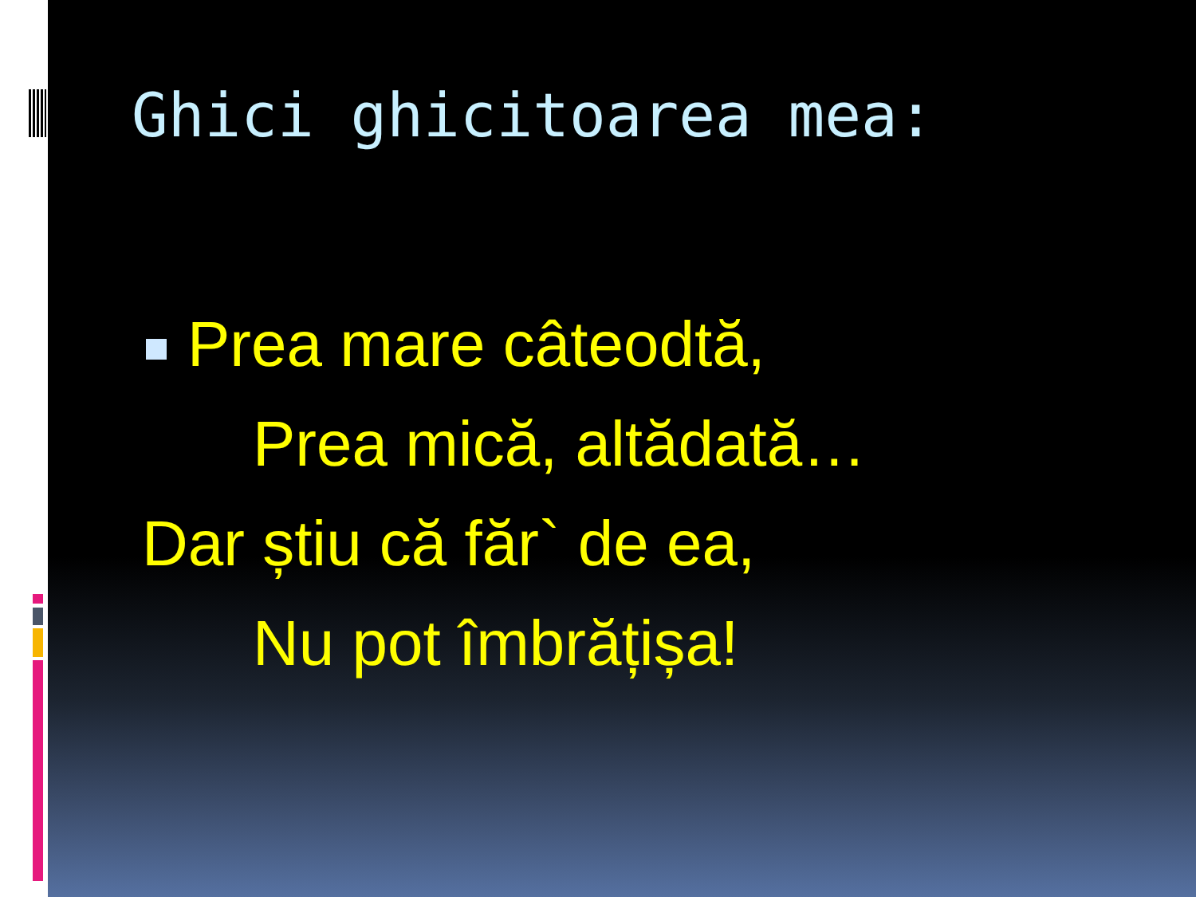Ghici ghicitoarea mea:
Prea mare câteodtă,
Prea mică, altădată…
Dar știu că făr` de ea,
Nu pot îmbrățișa!